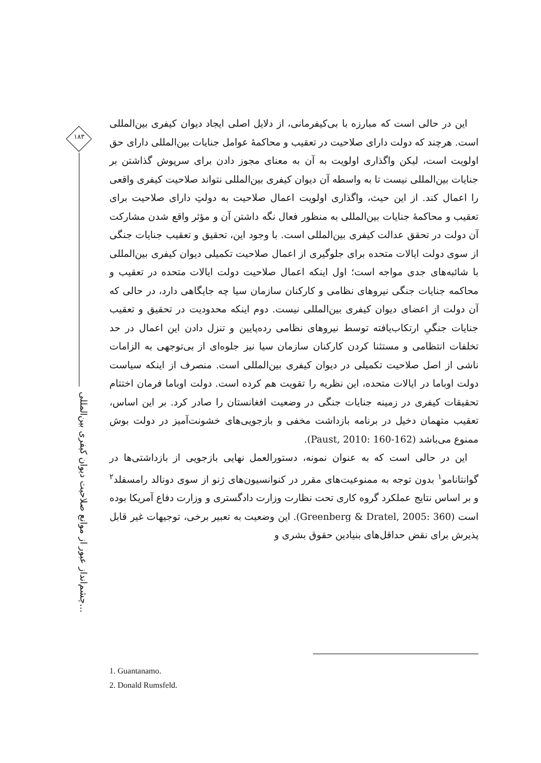۱۸۳
چشم‌انداز عبور از موانع صلاحیت دیوان کیفری بین‌المللی...
این در حالی است که مبارزه با بی‌کیفرمانی، از دلایل اصلی ایجاد دیوان کیفری بین‌المللی است. هرچند که دولت دارای صلاحیت در تعقیب و محاکمهٔ عوامل جنایات بین‌المللی دارای حق اولویت است، لیکن واگذاری اولویت به آن به معنای مجوز دادن برای سرپوش گذاشتن بر جنایات بین‌المللی نیست تا به واسطه آن دیوان کیفری بین‌المللی نتواند صلاحیت کیفری واقعی را اعمال کند. از این حیث، واگذاری اولویت اعمال صلاحیت به دولتِ دارای صلاحیت برای تعقیب و محاکمهٔ جنایات بین‌المللی به منظور فعال نگه داشتن آن و مؤثر واقع شدن مشارکت آن دولت در تحقق عدالت کیفری بین‌المللی است. با وجود این، تحقیق و تعقیب جنایات جنگی از سوی دولت ایالات متحده برای جلوگیری از اعمال صلاحیت تکمیلی دیوان کیفری بین‌المللی با شائبه‌های جدی مواجه است؛ اول اینکه اعمال صلاحیت دولت ایالات متحده در تعقیب و محاکمه جنایات جنگی نیروهای نظامی و کارکنان سازمان سیا چه جایگاهی دارد، در حالی که آن دولت از اعضای دیوان کیفری بین‌المللی نیست. دوم اینکه محدودیت در تحقیق و تعقیب جنایات جنگیِ ارتکاب‌یافته توسط نیروهای نظامی رده‌پایین و تنزل دادن این اعمال در حد تخلفات انتظامی و مستثنا کردن کارکنان سازمان سیا نیز جلوه‌ای از بی‌توجهی به الزامات ناشی از اصل صلاحیت تکمیلی در دیوان کیفری بین‌المللی است. منصرف از اینکه سیاست دولت اوباما در ایالات متحده، این نظریه را تقویت هم کرده است. دولت اوباما فرمان اختتام تحقیقات کیفری در زمینه جنایات جنگی در وضعیت افغانستان را صادر کرد. بر این اساس، تعقیب متهمان دخیل در برنامه بازداشت مخفی و بازجویی‌های خشونت‌آمیز در دولت بوش ممنوع می‌باشد (Paust, 2010: 160-162).
این در حالی است که به عنوان نمونه، دستورالعمل نهایی بازجویی از بازداشتی‌ها در گوانتانامو<sup>۱</sup> بدون توجه به ممنوعیت‌های مقرر در کنوانسیون‌های ژنو از سوی دونالد رامسفلد<sup>۲</sup> و بر اساس نتایج عملکرد گروه کاری تحت نظارت وزارت دادگستری و وزارت دفاع آمریکا بوده است (Greenberg & Dratel, 2005: 360). این وضعیت به تعبیر برخی، توجیهات غیر قابل پذیرش برای نقض حداقل‌های بنیادین حقوق بشری و
1. Guantanamo.
2. Donald Rumsfeld.